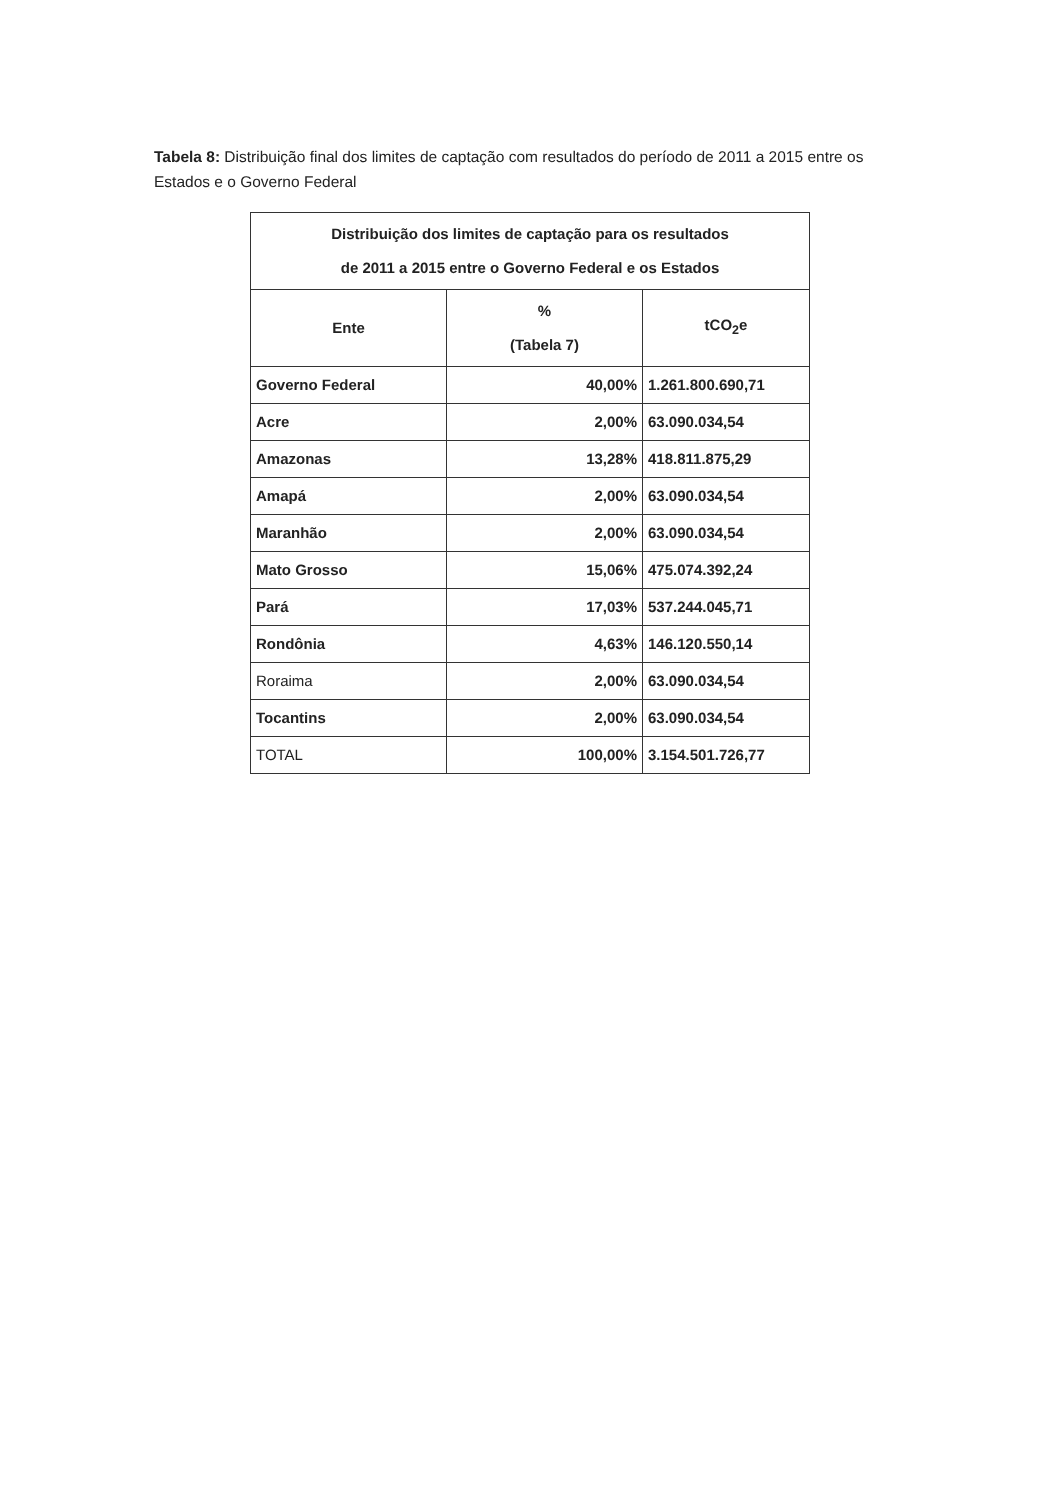Tabela 8: Distribuição final dos limites de captação com resultados do período de 2011 a 2015 entre os Estados e o Governo Federal
| Distribuição dos limites de captação para os resultados de 2011 a 2015 entre o Governo Federal e os Estados | | |
| --- | --- | --- |
| Ente | % (Tabela 7) | tCO<sub>2</sub>e |
| Governo Federal | 40,00% | 1.261.800.690,71 |
| Acre | 2,00% | 63.090.034,54 |
| Amazonas | 13,28% | 418.811.875,29 |
| Amapá | 2,00% | 63.090.034,54 |
| Maranhão | 2,00% | 63.090.034,54 |
| Mato Grosso | 15,06% | 475.074.392,24 |
| Pará | 17,03% | 537.244.045,71 |
| Rondônia | 4,63% | 146.120.550,14 |
| Roraima | 2,00% | 63.090.034,54 |
| Tocantins | 2,00% | 63.090.034,54 |
| TOTAL | 100,00% | 3.154.501.726,77 |